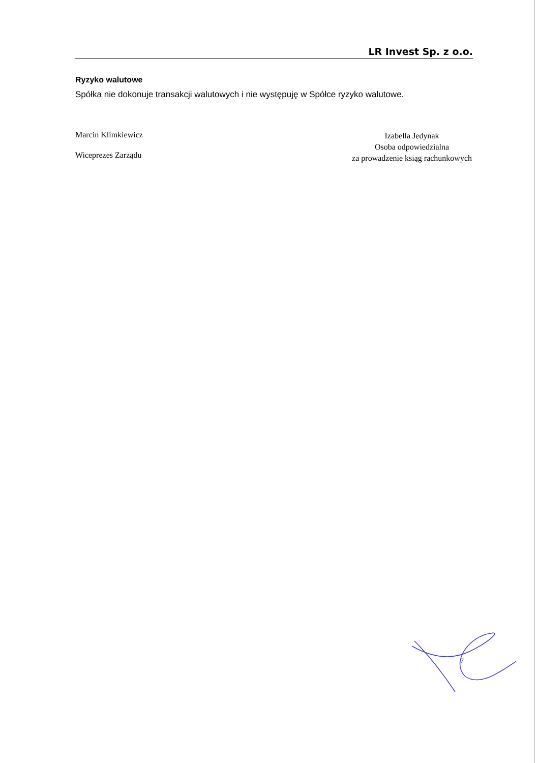LR Invest Sp. z o.o.
Ryzyko walutowe
Spółka nie dokonuje transakcji walutowych i nie występuję w Spółce ryzyko walutowe.
Marcin Klimkiewicz
Wiceprezes Zarządu
Izabella Jedynak
Osoba odpowiedzialna
za prowadzenie ksiąg rachunkowych
7